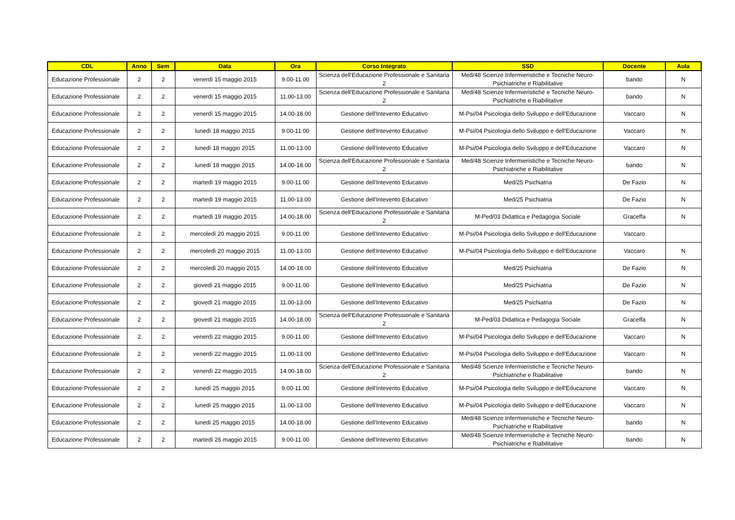| CDL | Anno | Sem | Data | Ora | Corso Integrato | SSD | Docente | Aula |
| --- | --- | --- | --- | --- | --- | --- | --- | --- |
| Educazione Professionale | 2 | 2 | venerdì 15 maggio 2015 | 9.00-11.00 | Scienza dell'Educazione Professionale e Sanitaria 2 | Med/48 Scienze Infermieristiche e Tecniche Neuro-Psichiatriche e Riabilitative | bando | N |
| Educazione Professionale | 2 | 2 | venerdì 15 maggio 2015 | 11.00-13.00 | Scienza dell'Educazione Professionale e Sanitaria 2 | Med/48 Scienze Infermieristiche e Tecniche Neuro-Psichiatriche e Riabilitative | bando | N |
| Educazione Professionale | 2 | 2 | venerdì 15 maggio 2015 | 14.00-18.00 | Gestione dell'Intevento Educativo | M-Psi/04 Psicologia dello Sviluppo e dell'Educazione | Vaccaro | N |
| Educazione Professionale | 2 | 2 | lunedì 18 maggio 2015 | 9.00-11.00 | Gestione dell'Intevento Educativo | M-Psi/04 Psicologia dello Sviluppo e dell'Educazione | Vaccaro | N |
| Educazione Professionale | 2 | 2 | lunedì 18 maggio 2015 | 11.00-13.00 | Gestione dell'Intevento Educativo | M-Psi/04 Psicologia dello Sviluppo e dell'Educazione | Vaccaro | N |
| Educazione Professionale | 2 | 2 | lunedì 18 maggio 2015 | 14.00-18.00 | Scienza dell'Educazione Professionale e Sanitaria 2 | Med/48 Scienze Infermieristiche e Tecniche Neuro-Psichiatriche e Riabilitative | bando | N |
| Educazione Professionale | 2 | 2 | martedì 19 maggio 2015 | 9.00-11.00 | Gestione dell'Intevento Educativo | Med/25 Psichiatria | De Fazio | N |
| Educazione Professionale | 2 | 2 | martedì 19 maggio 2015 | 11.00-13.00 | Gestione dell'Intevento Educativo | Med/25 Psichiatria | De Fazio | N |
| Educazione Professionale | 2 | 2 | martedì 19 maggio 2015 | 14.00-18.00 | Scienza dell'Educazione Professionale e Sanitaria 2 | M-Ped/03 Didattica e Pedagogia Sociale | Graceffa | N |
| Educazione Professionale | 2 | 2 | mercoledì 20 maggio 2015 | 9.00-11.00 | Gestione dell'Intevento Educativo | M-Psi/04 Psicologia dello Sviluppo e dell'Educazione | Vaccaro | |
| Educazione Professionale | 2 | 2 | mercoledì 20 maggio 2015 | 11.00-13.00 | Gestione dell'Intevento Educativo | M-Psi/04 Psicologia dello Sviluppo e dell'Educazione | Vaccaro | N |
| Educazione Professionale | 2 | 2 | mercoledì 20 maggio 2015 | 14.00-18.00 | Gestione dell'Intevento Educativo | Med/25 Psichiatria | De Fazio | N |
| Educazione Professionale | 2 | 2 | giovedì 21 maggio 2015 | 9.00-11.00 | Gestione dell'Intevento Educativo | Med/25 Psichiatria | De Fazio | N |
| Educazione Professionale | 2 | 2 | giovedì 21 maggio 2015 | 11.00-13.00 | Gestione dell'Intevento Educativo | Med/25 Psichiatria | De Fazio | N |
| Educazione Professionale | 2 | 2 | giovedì 21 maggio 2015 | 14.00-18.00 | Scienza dell'Educazione Professionale e Sanitaria 2 | M-Ped/03 Didattica e Pedagogia Sociale | Graceffa | N |
| Educazione Professionale | 2 | 2 | venerdì 22 maggio 2015 | 9.00-11.00 | Gestione dell'Intevento Educativo | M-Psi/04 Psicologia dello Sviluppo e dell'Educazione | Vaccaro | N |
| Educazione Professionale | 2 | 2 | venerdì 22 maggio 2015 | 11.00-13.00 | Gestione dell'Intevento Educativo | M-Psi/04 Psicologia dello Sviluppo e dell'Educazione | Vaccaro | N |
| Educazione Professionale | 2 | 2 | venerdì 22 maggio 2015 | 14.00-18.00 | Scienza dell'Educazione Professionale e Sanitaria 2 | Med/48 Scienze Infermieristiche e Tecniche Neuro-Psichiatriche e Riabilitative | bando | N |
| Educazione Professionale | 2 | 2 | lunedì 25 maggio 2015 | 9.00-11.00 | Gestione dell'Intevento Educativo | M-Psi/04 Psicologia dello Sviluppo e dell'Educazione | Vaccaro | N |
| Educazione Professionale | 2 | 2 | lunedì 25 maggio 2015 | 11.00-13.00 | Gestione dell'Intevento Educativo | M-Psi/04 Psicologia dello Sviluppo e dell'Educazione | Vaccaro | N |
| Educazione Professionale | 2 | 2 | lunedì 25 maggio 2015 | 14.00-18.00 | Gestione dell'Intevento Educativo | Med/48 Scienze Infermieristiche e Tecniche Neuro-Psichiatriche e Riabilitative | bando | N |
| Educazione Professionale | 2 | 2 | martedì 26 maggio 2015 | 9.00-11.00 | Gestione dell'Intevento Educativo | Med/48 Scienze Infermieristiche e Tecniche Neuro-Psichiatriche e Riabilitative | bando | N |